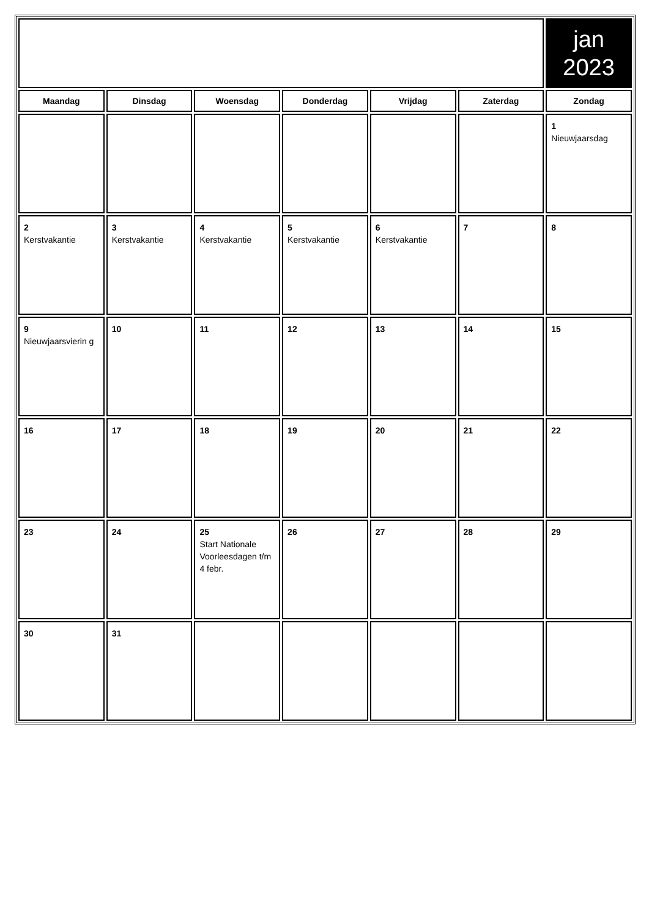| | | | | | | jan 2023 |
| Maandag | Dinsdag | Woensdag | Donderdag | Vrijdag | Zaterdag | Zondag |
| | | | | | | 1 Nieuwjaarsdag |
| 2 Kerstvakantie | 3 Kerstvakantie | 4 Kerstvakantie | 5 Kerstvakantie | 6 Kerstvakantie | 7 | 8 |
| 9 Nieuwjaarsvierin g | 10 | 11 | 12 | 13 | 14 | 15 |
| 16 | 17 | 18 | 19 | 20 | 21 | 22 |
| 23 | 24 | 25 Start Nationale Voorleesdagen t/m 4 febr. | 26 | 27 | 28 | 29 |
| 30 | 31 | | | | | |